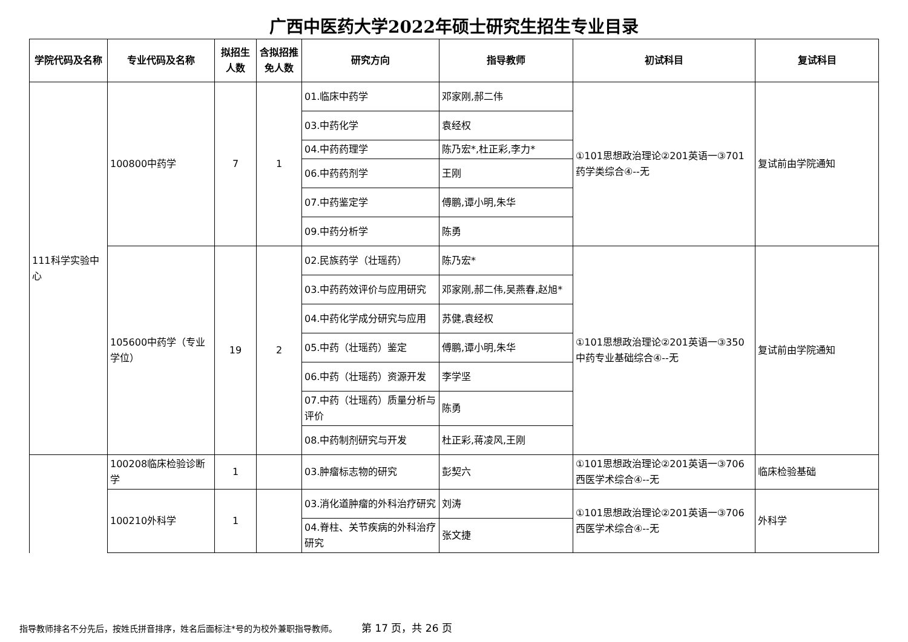广西中医药大学2022年硕士研究生招生专业目录
| 学院代码及名称 | 专业代码及名称 | 拟招生人数 | 含拟招推免人数 | 研究方向 | 指导教师 | 初试科目 | 复试科目 |
| --- | --- | --- | --- | --- | --- | --- | --- |
| 111科学实验中心 | 100800中药学 | 7 | 1 | 01.临床中药学 | 邓家刚,郝二伟 | ①101思想政治理论②201英语一③701药学类综合④--无 | 复试前由学院通知 |
| | | | | 03.中药化学 | 袁经权 | | |
| | | | | 04.中药药理学 | 陈乃宏*,杜正彩,李力* | | |
| | | | | 06.中药药剂学 | 王刚 | | |
| | | | | 07.中药鉴定学 | 傅鹏,谭小明,朱华 | | |
| | | | | 09.中药分析学 | 陈勇 | | |
| | 105600中药学（专业学位） | 19 | 2 | 02.民族药学（壮瑶药） | 陈乃宏* | ①101思想政治理论②201英语一③350中药专业基础综合④--无 | 复试前由学院通知 |
| | | | | 03.中药药效评价与应用研究 | 邓家刚,郝二伟,吴燕春,赵旭* | | |
| | | | | 04.中药化学成分研究与应用 | 苏健,袁经权 | | |
| | | | | 05.中药（壮瑶药）鉴定 | 傅鹏,谭小明,朱华 | | |
| | | | | 06.中药（壮瑶药）资源开发 | 李学坚 | | |
| | | | | 07.中药（壮瑶药）质量分析与评价 | 陈勇 | | |
| | | | | 08.中药制剂研究与开发 | 杜正彩,蒋凌风,王刚 | | |
| | 100208临床检验诊断学 | 1 | | 03.肿瘤标志物的研究 | 彭契六 | ①101思想政治理论②201英语一③706西医学术综合④--无 | 临床检验基础 |
| | 100210外科学 | 1 | | 03.消化道肿瘤的外科治疗研究 | 刘涛 | ①101思想政治理论②201英语一③706西医学术综合④--无 | 外科学 |
| | | | | 04.脊柱、关节疾病的外科治疗研究 | 张文捷 | | |
指导教师排名不分先后，按姓氏拼音排序，姓名后面标注*号的为校外兼职指导教师。 第 17 页，共 26 页